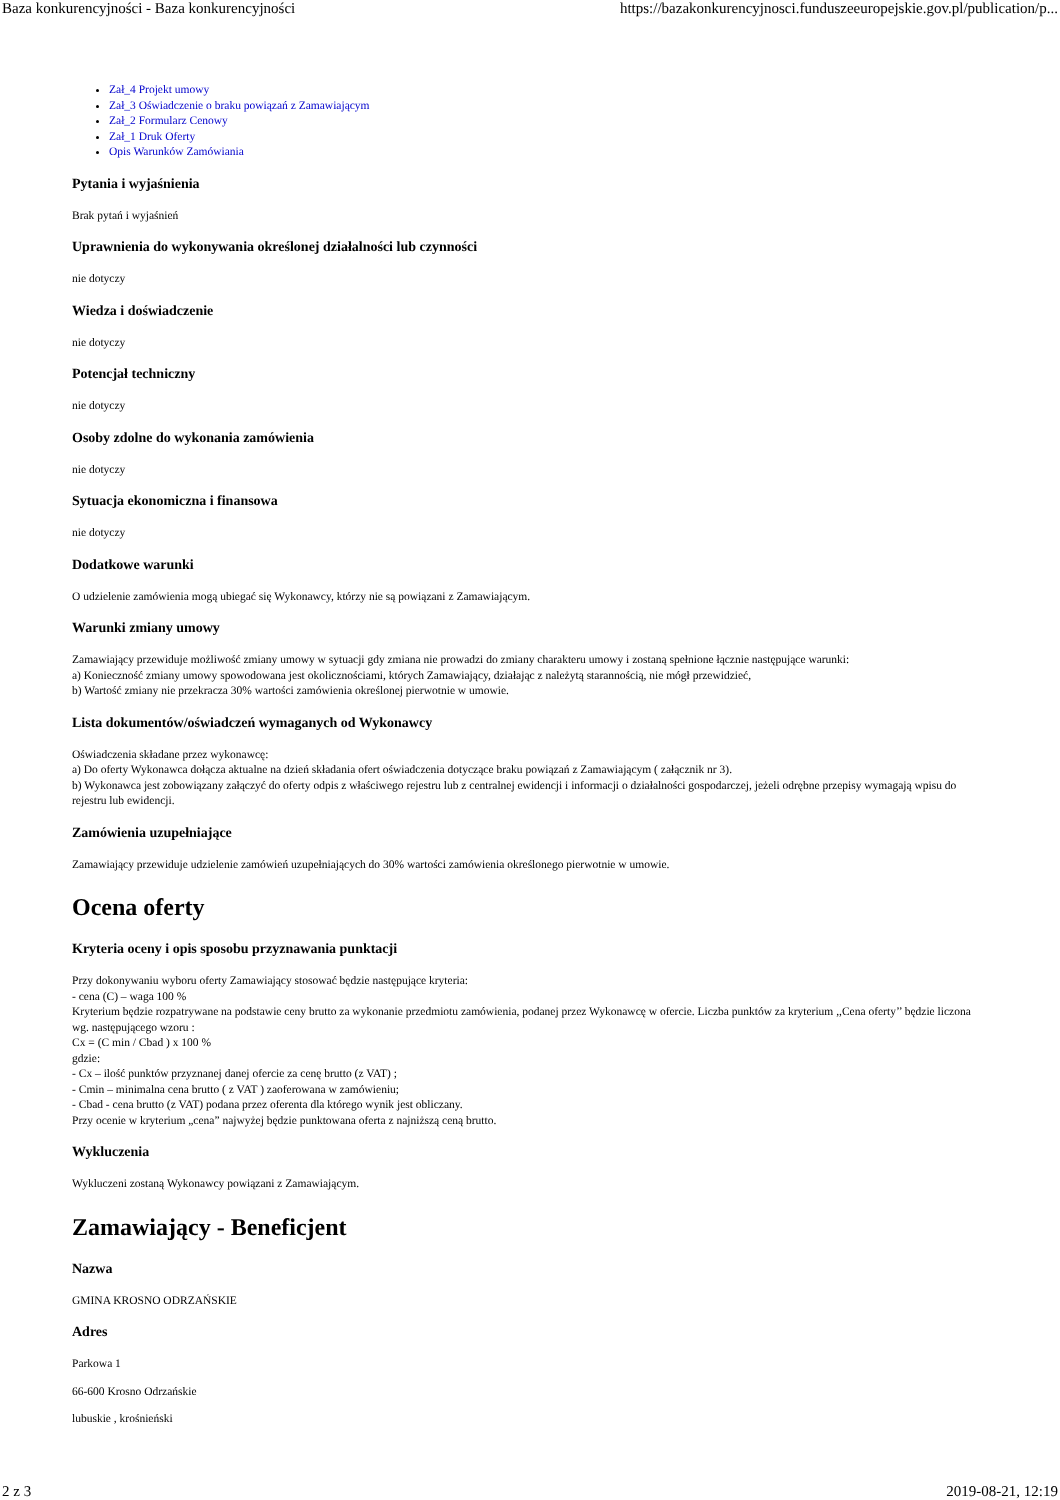Baza konkurencyjności - Baza konkurencyjności https://bazakonkurencyjnosci.funduszeeuropejskie.gov.pl/publication/p...
Zał_4 Projekt umowy
Zał_3 Oświadczenie o braku powiązań z Zamawiającym
Zał_2 Formularz Cenowy
Zał_1 Druk Oferty
Opis Warunków Zamówiania
Pytania i wyjaśnienia
Brak pytań i wyjaśnień
Uprawnienia do wykonywania określonej działalności lub czynności
nie dotyczy
Wiedza i doświadczenie
nie dotyczy
Potencjał techniczny
nie dotyczy
Osoby zdolne do wykonania zamówienia
nie dotyczy
Sytuacja ekonomiczna i finansowa
nie dotyczy
Dodatkowe warunki
O udzielenie zamówienia mogą ubiegać się Wykonawcy, którzy nie są powiązani z Zamawiającym.
Warunki zmiany umowy
Zamawiający przewiduje możliwość zmiany umowy w sytuacji gdy zmiana nie prowadzi do zmiany charakteru umowy i zostaną spełnione łącznie następujące warunki:
a) Konieczność zmiany umowy spowodowana jest okolicznościami, których Zamawiający, działając z należytą starannością, nie mógł przewidzieć,
b) Wartość zmiany nie przekracza 30% wartości zamówienia określonej pierwotnie w umowie.
Lista dokumentów/oświadczeń wymaganych od Wykonawcy
Oświadczenia składane przez wykonawcę:
a) Do oferty Wykonawca dołącza aktualne na dzień składania ofert oświadczenia dotyczące braku powiązań z Zamawiającym ( załącznik nr 3).
b) Wykonawca jest zobowiązany załączyć do oferty odpis z właściwego rejestru lub z centralnej ewidencji i informacji o działalności gospodarczej, jeżeli odrębne przepisy wymagają wpisu do rejestru lub ewidencji.
Zamówienia uzupełniające
Zamawiający przewiduje udzielenie zamówień uzupełniających do 30% wartości zamówienia określonego pierwotnie w umowie.
Ocena oferty
Kryteria oceny i opis sposobu przyznawania punktacji
Przy dokonywaniu wyboru oferty Zamawiający stosować będzie następujące kryteria:
- cena (C) – waga 100 %
Kryterium będzie rozpatrywane na podstawie ceny brutto za wykonanie przedmiotu zamówienia, podanej przez Wykonawcę w ofercie. Liczba punktów za kryterium ,,Cena oferty’’ będzie liczona wg. następującego wzoru :
Cx = (C min / Cbad ) x 100 %
gdzie:
- Cx – ilość punktów przyznanej danej ofercie za cenę brutto (z VAT) ;
- Cmin – minimalna cena brutto ( z VAT ) zaoferowana w zamówieniu;
- Cbad - cena brutto (z VAT) podana przez oferenta dla którego wynik jest obliczany.
Przy ocenie w kryterium „cena” najwyżej będzie punktowana oferta z najniższą ceną brutto.
Wykluczenia
Wykluczeni zostaną Wykonawcy powiązani z Zamawiającym.
Zamawiający - Beneficjent
Nazwa
GMINA KROSNO ODRZAŃSKIE
Adres
Parkowa 1
66-600 Krosno Odrzańskie
lubuskie , krośnieński
2 z 3 2019-08-21, 12:19